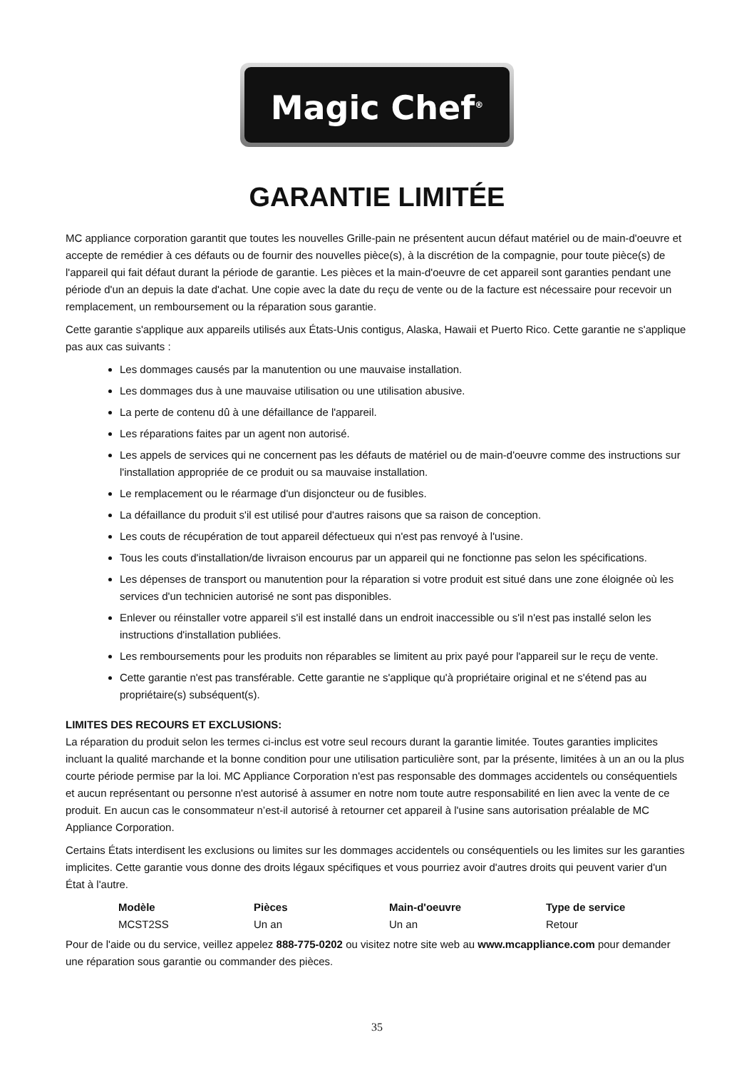Magic Chef<sup>®</sup>
GARANTIE LIMITÉE
MC appliance corporation garantit que toutes les nouvelles Grille-pain ne présentent aucun défaut matériel ou de main-d'oeuvre et accepte de remédier à ces défauts ou de fournir des nouvelles pièce(s), à la discrétion de la compagnie, pour toute pièce(s) de l'appareil qui fait défaut durant la période de garantie. Les pièces et la main-d'oeuvre de cet appareil sont garanties pendant une période d'un an depuis la date d'achat. Une copie avec la date du reçu de vente ou de la facture est nécessaire pour recevoir un remplacement, un remboursement ou la réparation sous garantie.
Cette garantie s'applique aux appareils utilisés aux États-Unis contigus, Alaska, Hawaii et Puerto Rico. Cette garantie ne s'applique pas aux cas suivants :
Les dommages causés par la manutention ou une mauvaise installation.
Les dommages dus à une mauvaise utilisation ou une utilisation abusive.
La perte de contenu dû à une défaillance de l'appareil.
Les réparations faites par un agent non autorisé.
Les appels de services qui ne concernent pas les défauts de matériel ou de main-d'oeuvre comme des instructions sur l'installation appropriée de ce produit ou sa mauvaise installation.
Le remplacement ou le réarmage d'un disjoncteur ou de fusibles.
La défaillance du produit s'il est utilisé pour d'autres raisons que sa raison de conception.
Les couts de récupération de tout appareil défectueux qui n'est pas renvoyé à l'usine.
Tous les couts d'installation/de livraison encourus par un appareil qui ne fonctionne pas selon les spécifications.
Les dépenses de transport ou manutention pour la réparation si votre produit est situé dans une zone éloignée où les services d'un technicien autorisé ne sont pas disponibles.
Enlever ou réinstaller votre appareil s'il est installé dans un endroit inaccessible ou s'il n'est pas installé selon les instructions d'installation publiées.
Les remboursements pour les produits non réparables se limitent au prix payé pour l'appareil sur le reçu de vente.
Cette garantie n'est pas transférable. Cette garantie ne s'applique qu'à propriétaire original et ne s'étend pas au propriétaire(s) subséquent(s).
LIMITES DES RECOURS ET EXCLUSIONS:
La réparation du produit selon les termes ci-inclus est votre seul recours durant la garantie limitée. Toutes garanties implicites incluant la qualité marchande et la bonne condition pour une utilisation particulière sont, par la présente, limitées à un an ou la plus courte période permise par la loi. MC Appliance Corporation n'est pas responsable des dommages accidentels ou conséquentiels et aucun représentant ou personne n'est autorisé à assumer en notre nom toute autre responsabilité en lien avec la vente de ce produit. En aucun cas le consommateur n’est-il autorisé à retourner cet appareil à l'usine sans autorisation préalable de MC Appliance Corporation.
Certains États interdisent les exclusions ou limites sur les dommages accidentels ou conséquentiels ou les limites sur les garanties implicites. Cette garantie vous donne des droits légaux spécifiques et vous pourriez avoir d'autres droits qui peuvent varier d'un État à l'autre.
| Modèle | Pièces | Main-d'oeuvre | Type de service |
| --- | --- | --- | --- |
| MCST2SS | Un an | Un an | Retour |
Pour de l'aide ou du service, veillez appelez 888-775-0202 ou visitez notre site web au www.mcappliance.com pour demander une réparation sous garantie ou commander des pièces.
35